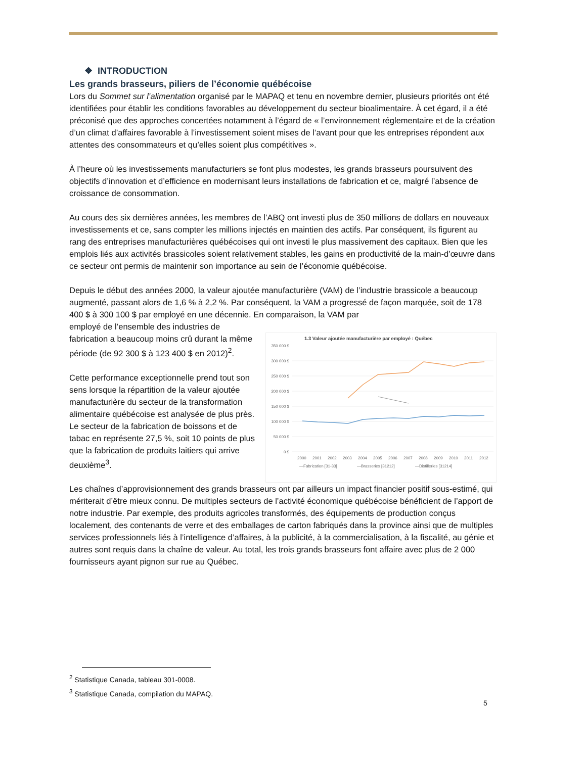❖ INTRODUCTION
Les grands brasseurs, piliers de l’économie québécoise
Lors du Sommet sur l’alimentation organisé par le MAPAQ et tenu en novembre dernier, plusieurs priorités ont été identifiées pour établir les conditions favorables au développement du secteur bioalimentaire. À cet égard, il a été préconisé que des approches concertées notamment à l’égard de « l’environnement réglementaire et de la création d’un climat d’affaires favorable à l’investissement soient mises de l’avant pour que les entreprises répondent aux attentes des consommateurs et qu’elles soient plus compétitives ».
À l’heure où les investissements manufacturiers se font plus modestes, les grands brasseurs poursuivent des objectifs d’innovation et d’efficience en modernisant leurs installations de fabrication et ce, malgré l’absence de croissance de consommation.
Au cours des six dernières années, les membres de l’ABQ ont investi plus de 350 millions de dollars en nouveaux investissements et ce, sans compter les millions injectés en maintien des actifs. Par conséquent, ils figurent au rang des entreprises manufacturières québécoises qui ont investi le plus massivement des capitaux. Bien que les emplois liés aux activités brassicoles soient relativement stables, les gains en productivité de la main-d’œuvre dans ce secteur ont permis de maintenir son importance au sein de l’économie québécoise.
Depuis le début des années 2000, la valeur ajoutée manufacturière (VAM) de l’industrie brassicole a beaucoup augmenté, passant alors de 1,6 % à 2,2 %. Par conséquent, la VAM a progressé de façon marquée, soit de 178 400 $ à 300 100 $ par employé en une décennie. En comparaison, la VAM par
employé de l’ensemble des industries de fabrication a beaucoup moins crû durant la même période (de 92 300 $ à 123 400 $ en 2012)<sup>2</sup>.
Cette performance exceptionnelle prend tout son sens lorsque la répartition de la valeur ajoutée manufacturière du secteur de la transformation alimentaire québécoise est analysée de plus près. Le secteur de la fabrication de boissons et de tabac en représente 27,5 %, soit 10 points de plus que la fabrication de produits laitiers qui arrive deuxième<sup>3</sup>.
1.3 Valeur ajoutée manufacturière par employé : Québec
350 000 $
300 000 $
250 000 $
200 000 $
150 000 $
100 000 $
50 000 $
0 $
2000
2001
2002
2003
2004
2005
2006
2007
2008
2009
2010
2011
2012
—Fabrication [31-33]
—Brasseries [31212]
—Distilleries [31214]
Les chaînes d’approvisionnement des grands brasseurs ont par ailleurs un impact financier positif sous-estimé, qui mériterait d’être mieux connu. De multiples secteurs de l’activité économique québécoise bénéficient de l’apport de notre industrie. Par exemple, des produits agricoles transformés, des équipements de production conçus localement, des contenants de verre et des emballages de carton fabriqués dans la province ainsi que de multiples services professionnels liés à l’intelligence d’affaires, à la publicité, à la commercialisation, à la fiscalité, au génie et autres sont requis dans la chaîne de valeur. Au total, les trois grands brasseurs font affaire avec plus de 2 000 fournisseurs ayant pignon sur rue au Québec.
<sup>2</sup> Statistique Canada, tableau 301-0008.
<sup>3</sup> Statistique Canada, compilation du MAPAQ.
5